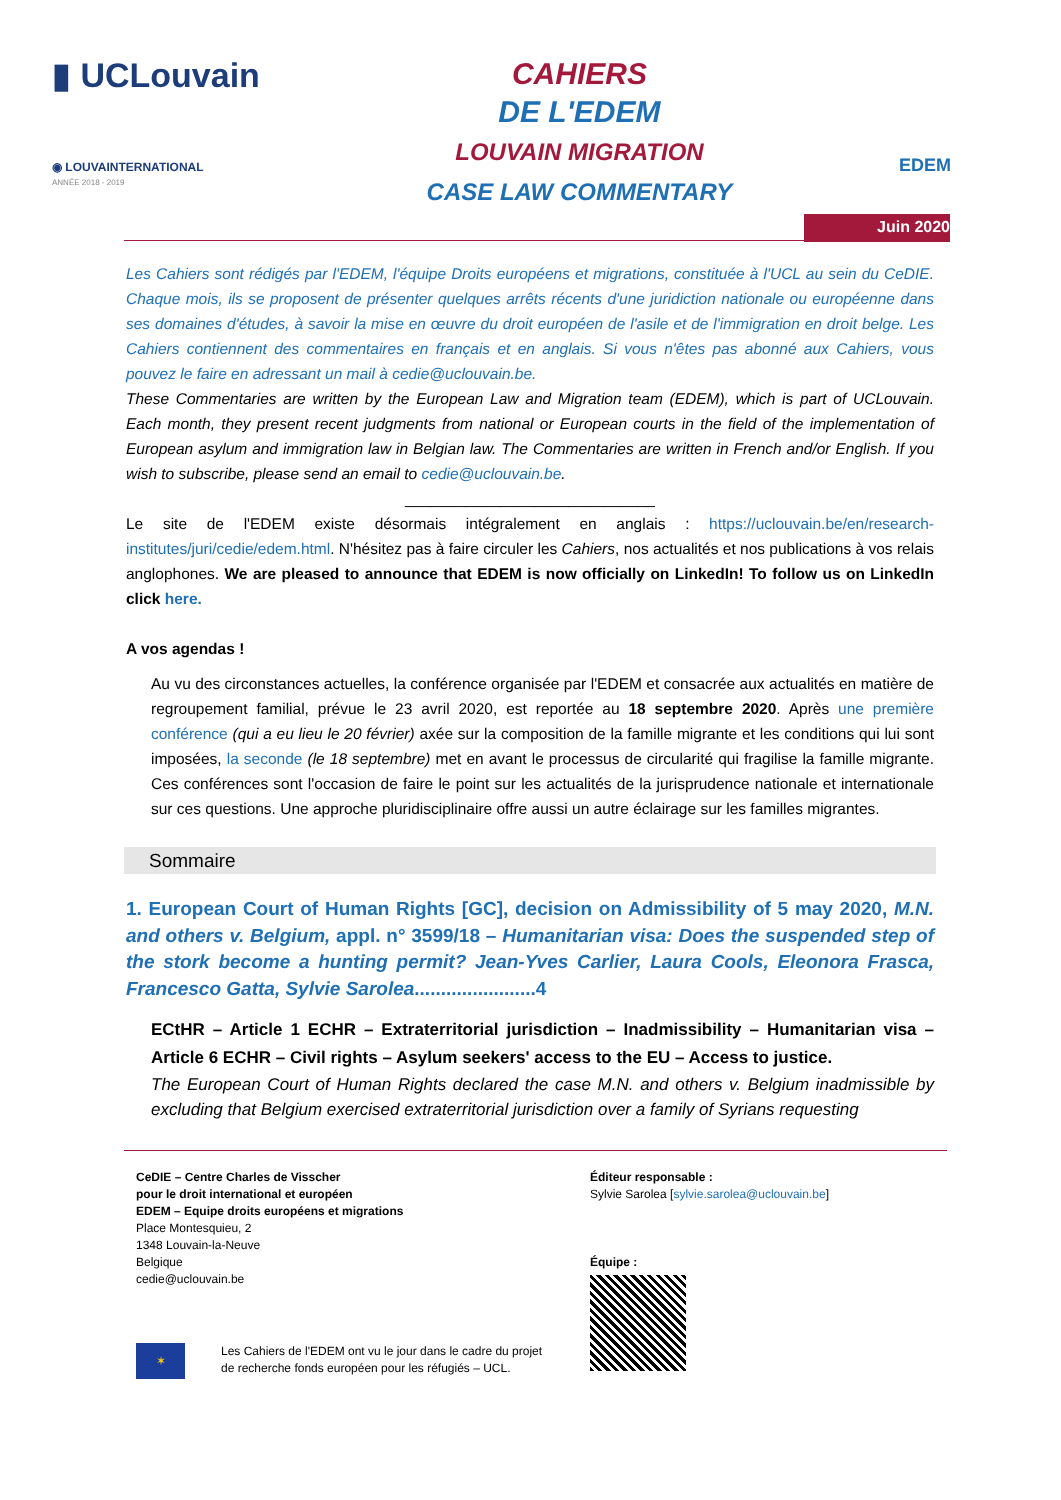▮ UCLouvain
◉ LOUVAINTERNATIONAL
ANNÉE 2018 - 2019
CAHIERS
DE L'EDEM
LOUVAIN MIGRATION
CASE LAW COMMENTARY
EDEM
Juin 2020
Les Cahiers sont rédigés par l'EDEM, l'équipe Droits européens et migrations, constituée à l'UCL au sein du CeDIE. Chaque mois, ils se proposent de présenter quelques arrêts récents d'une juridiction nationale ou européenne dans ses domaines d'études, à savoir la mise en œuvre du droit européen de l'asile et de l'immigration en droit belge. Les Cahiers contiennent des commentaires en français et en anglais. Si vous n'êtes pas abonné aux Cahiers, vous pouvez le faire en adressant un mail à cedie@uclouvain.be.
These Commentaries are written by the European Law and Migration team (EDEM), which is part of UCLouvain. Each month, they present recent judgments from national or European courts in the field of the implementation of European asylum and immigration law in Belgian law. The Commentaries are written in French and/or English. If you wish to subscribe, please send an email to cedie@uclouvain.be.
_____________________________
Le site de l'EDEM existe désormais intégralement en anglais : https://uclouvain.be/en/research-institutes/juri/cedie/edem.html. N'hésitez pas à faire circuler les Cahiers, nos actualités et nos publications à vos relais anglophones. We are pleased to announce that EDEM is now officially on LinkedIn! To follow us on LinkedIn click here.
A vos agendas !
Au vu des circonstances actuelles, la conférence organisée par l'EDEM et consacrée aux actualités en matière de regroupement familial, prévue le 23 avril 2020, est reportée au 18 septembre 2020. Après une première conférence (qui a eu lieu le 20 février) axée sur la composition de la famille migrante et les conditions qui lui sont imposées, la seconde (le 18 septembre) met en avant le processus de circularité qui fragilise la famille migrante. Ces conférences sont l'occasion de faire le point sur les actualités de la jurisprudence nationale et internationale sur ces questions. Une approche pluridisciplinaire offre aussi un autre éclairage sur les familles migrantes.
Sommaire
1. European Court of Human Rights [GC], decision on Admissibility of 5 may 2020, M.N. and others v. Belgium, appl. n° 3599/18 – Humanitarian visa: Does the suspended step of the stork become a hunting permit? Jean-Yves Carlier, Laura Cools, Eleonora Frasca, Francesco Gatta, Sylvie Sarolea.......................4
ECtHR – Article 1 ECHR – Extraterritorial jurisdiction – Inadmissibility – Humanitarian visa – Article 6 ECHR – Civil rights – Asylum seekers' access to the EU – Access to justice.
The European Court of Human Rights declared the case M.N. and others v. Belgium inadmissible by excluding that Belgium exercised extraterritorial jurisdiction over a family of Syrians requesting
CeDIE – Centre Charles de Visscher
pour le droit international et européen
EDEM – Equipe droits européens et migrations
Place Montesquieu, 2
1348 Louvain-la-Neuve
Belgique
cedie@uclouvain.be
✶
Les Cahiers de l'EDEM ont vu le jour dans le cadre du projet
de recherche fonds européen pour les réfugiés – UCL.
Éditeur responsable :
Sylvie Sarolea [sylvie.sarolea@uclouvain.be]
Équipe :